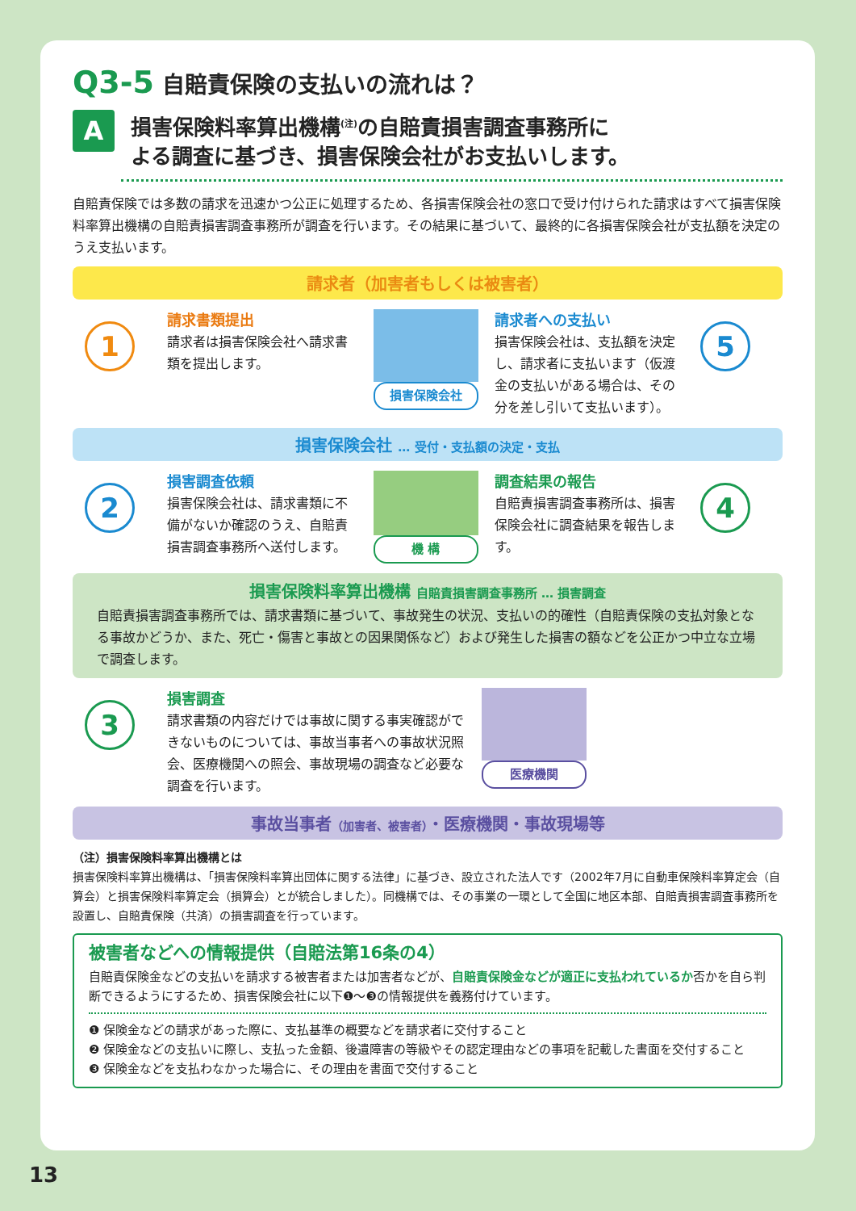Q3-5 自賠責保険の支払いの流れは？
A
損害保険料率算出機構<sup>(注)</sup>の自賠責損害調査事務所に
よる調査に基づき、損害保険会社がお支払いします。
自賠責保険では多数の請求を迅速かつ公正に処理するため、各損害保険会社の窓口で受け付けられた請求はすべて損害保険料率算出機構の自賠責損害調査事務所が調査を行います。その結果に基づいて、最終的に各損害保険会社が支払額を決定のうえ支払います。
請求者（加害者もしくは被害者）
1
請求書類提出
請求者は損害保険会社へ請求書類を提出します。
損害保険会社
請求者への支払い
損害保険会社は、支払額を決定し、請求者に支払います（仮渡金の支払いがある場合は、その分を差し引いて支払います）。
5
損害保険会社 … 受付・支払額の決定・支払
2
損害調査依頼
損害保険会社は、請求書類に不備がないか確認のうえ、自賠責損害調査事務所へ送付します。
機 構
調査結果の報告
自賠責損害調査事務所は、損害保険会社に調査結果を報告します。
4
損害保険料率算出機構 自賠責損害調査事務所 … 損害調査
自賠責損害調査事務所では、請求書類に基づいて、事故発生の状況、支払いの的確性（自賠責保険の支払対象となる事故かどうか、また、死亡・傷害と事故との因果関係など）および発生した損害の額などを公正かつ中立な立場で調査します。
3
損害調査
請求書類の内容だけでは事故に関する事実確認ができないものについては、事故当事者への事故状況照会、医療機関への照会、事故現場の調査など必要な調査を行います。
医療機関
事故当事者（加害者、被害者）・医療機関・事故現場等
（注）損害保険料率算出機構とは
損害保険料率算出機構は、「損害保険料率算出団体に関する法律」に基づき、設立された法人です（2002年7月に自動車保険料率算定会（自算会）と損害保険料率算定会（損算会）とが統合しました）。同機構では、その事業の一環として全国に地区本部、自賠責損害調査事務所を設置し、自賠責保険（共済）の損害調査を行っています。
被害者などへの情報提供（自賠法第16条の4）
自賠責保険金などの支払いを請求する被害者または加害者などが、自賠責保険金などが適正に支払われているか否かを自ら判断できるようにするため、損害保険会社に以下❶～❸の情報提供を義務付けています。
❶ 保険金などの請求があった際に、支払基準の概要などを請求者に交付すること
❷ 保険金などの支払いに際し、支払った金額、後遺障害の等級やその認定理由などの事項を記載した書面を交付すること
❸ 保険金などを支払わなかった場合に、その理由を書面で交付すること
13